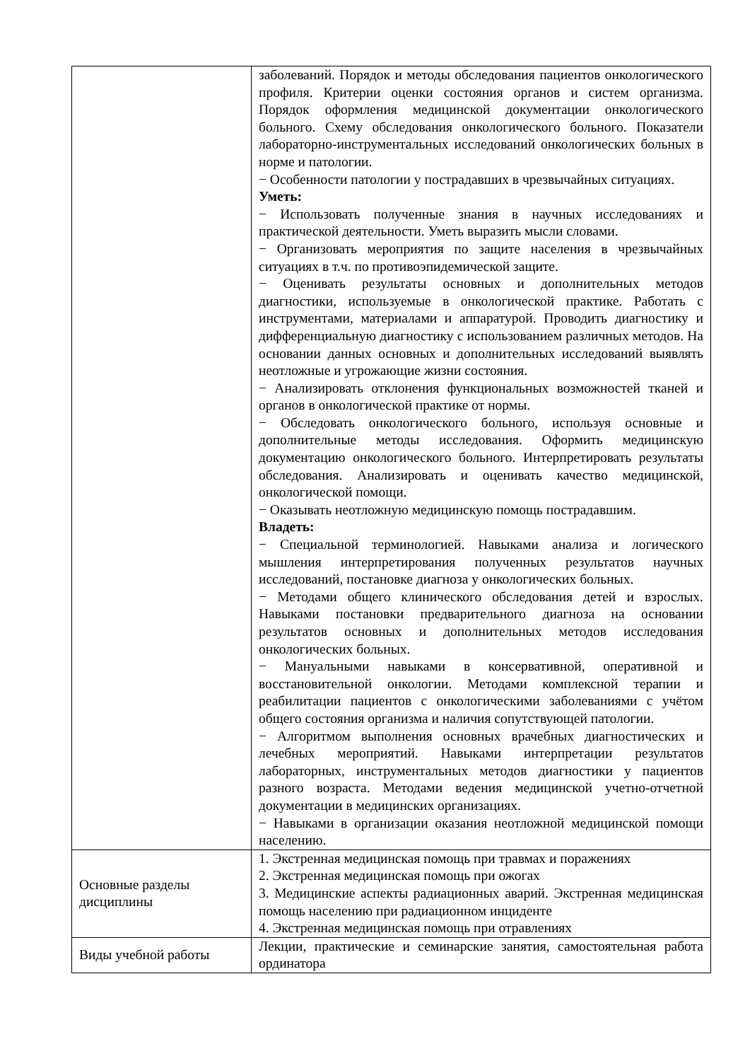| | заболеваний. Порядок и методы обследования пациентов онкологического профиля. Критерии оценки состояния органов и систем организма. Порядок оформления медицинской документации онкологического больного. Схему обследования онкологического больного. Показатели лабораторно-инструментальных исследований онкологических больных в норме и патологии. − Особенности патологии у пострадавших в чрезвычайных ситуациях. Уметь: − Использовать полученные знания в научных исследованиях и практической деятельности. Уметь выразить мысли словами. − Организовать мероприятия по защите населения в чрезвычайных ситуациях в т.ч. по противоэпидемической защите. − Оценивать результаты основных и дополнительных методов диагностики, используемые в онкологической практике. Работать с инструментами, материалами и аппаратурой. Проводить диагностику и дифференциальную диагностику с использованием различных методов. На основании данных основных и дополнительных исследований выявлять неотложные и угрожающие жизни состояния. − Анализировать отклонения функциональных возможностей тканей и органов в онкологической практике от нормы. − Обследовать онкологического больного, используя основные и дополнительные методы исследования. Оформить медицинскую документацию онкологического больного. Интерпретировать результаты обследования. Анализировать и оценивать качество медицинской, онкологической помощи. − Оказывать неотложную медицинскую помощь пострадавшим. Владеть: − Специальной терминологией. Навыками анализа и логического мышления интерпретирования полученных результатов научных исследований, постановке диагноза у онкологических больных. − Методами общего клинического обследования детей и взрослых. Навыками постановки предварительного диагноза на основании результатов основных и дополнительных методов исследования онкологических больных. − Мануальными навыками в консервативной, оперативной и восстановительной онкологии. Методами комплексной терапии и реабилитации пациентов с онкологическими заболеваниями с учётом общего состояния организма и наличия сопутствующей патологии. − Алгоритмом выполнения основных врачебных диагностических и лечебных мероприятий. Навыками интерпретации результатов лабораторных, инструментальных методов диагностики у пациентов разного возраста. Методами ведения медицинской учетно-отчетной документации в медицинских организациях. − Навыками в организации оказания неотложной медицинской помощи населению. |
| Основные разделы дисциплины | 1. Экстренная медицинская помощь при травмах и поражениях 2. Экстренная медицинская помощь при ожогах 3. Медицинские аспекты радиационных аварий. Экстренная медицинская помощь населению при радиационном инциденте 4. Экстренная медицинская помощь при отравлениях |
| Виды учебной работы | Лекции, практические и семинарские занятия, самостоятельная работа ординатора |